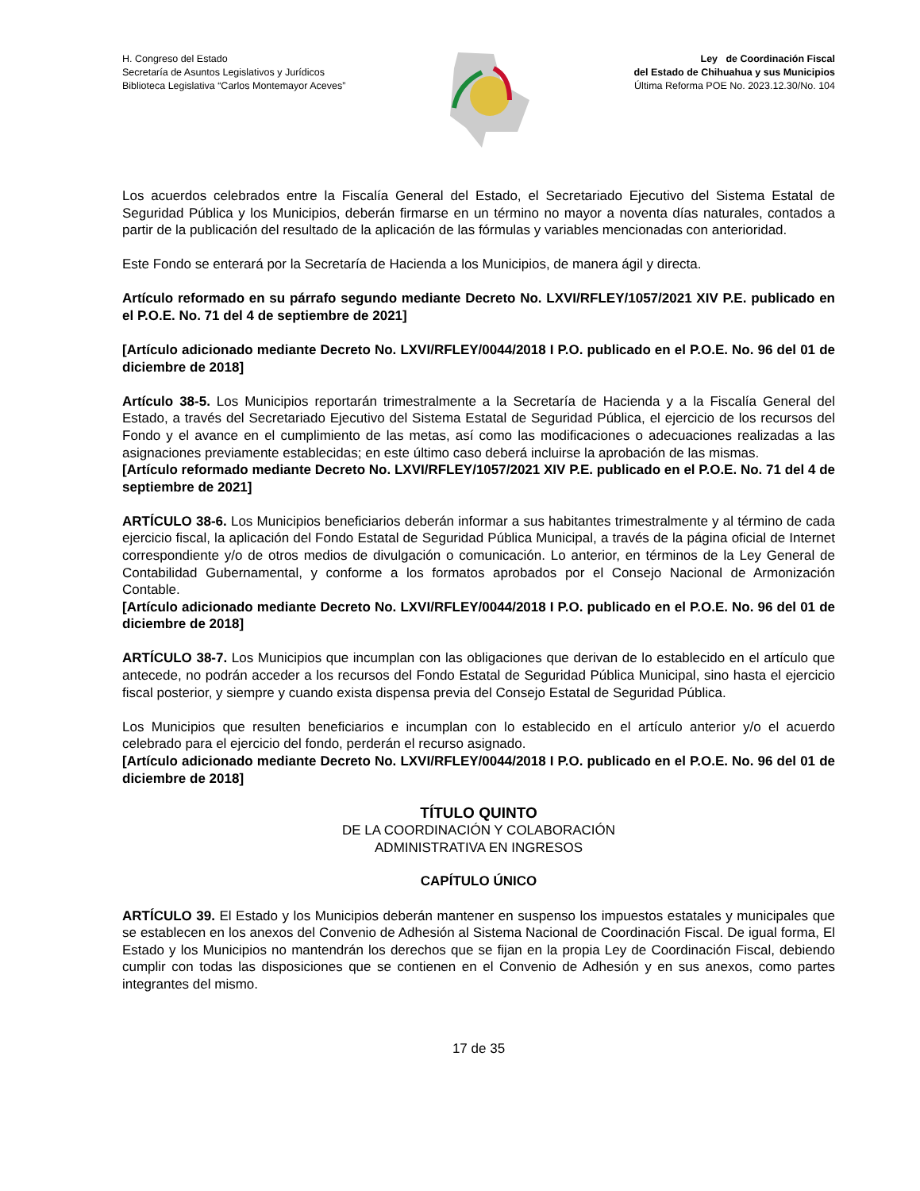H. Congreso del Estado
Secretaría de Asuntos Legislativos y Jurídicos
Biblioteca Legislativa “Carlos Montemayor Aceves”
Ley de Coordinación Fiscal
del Estado de Chihuahua y sus Municipios
Última Reforma POE No. 2023.12.30/No. 104
Los acuerdos celebrados entre la Fiscalía General del Estado, el Secretariado Ejecutivo del Sistema Estatal de Seguridad Pública y los Municipios, deberán firmarse en un término no mayor a noventa días naturales, contados a partir de la publicación del resultado de la aplicación de las fórmulas y variables mencionadas con anterioridad.
Este Fondo se enterará por la Secretaría de Hacienda a los Municipios, de manera ágil y directa.
Artículo reformado en su párrafo segundo mediante Decreto No. LXVI/RFLEY/1057/2021 XIV P.E. publicado en el P.O.E. No. 71 del 4 de septiembre de 2021]
[Artículo adicionado mediante Decreto No. LXVI/RFLEY/0044/2018 I P.O. publicado en el P.O.E. No. 96 del 01 de diciembre de 2018]
Artículo 38-5. Los Municipios reportarán trimestralmente a la Secretaría de Hacienda y a la Fiscalía General del Estado, a través del Secretariado Ejecutivo del Sistema Estatal de Seguridad Pública, el ejercicio de los recursos del Fondo y el avance en el cumplimiento de las metas, así como las modificaciones o adecuaciones realizadas a las asignaciones previamente establecidas; en este último caso deberá incluirse la aprobación de las mismas.
[Artículo reformado mediante Decreto No. LXVI/RFLEY/1057/2021 XIV P.E. publicado en el P.O.E. No. 71 del 4 de septiembre de 2021]
ARTÍCULO 38-6. Los Municipios beneficiarios deberán informar a sus habitantes trimestralmente y al término de cada ejercicio fiscal, la aplicación del Fondo Estatal de Seguridad Pública Municipal, a través de la página oficial de Internet correspondiente y/o de otros medios de divulgación o comunicación. Lo anterior, en términos de la Ley General de Contabilidad Gubernamental, y conforme a los formatos aprobados por el Consejo Nacional de Armonización Contable.
[Artículo adicionado mediante Decreto No. LXVI/RFLEY/0044/2018 I P.O. publicado en el P.O.E. No. 96 del 01 de diciembre de 2018]
ARTÍCULO 38-7. Los Municipios que incumplan con las obligaciones que derivan de lo establecido en el artículo que antecede, no podrán acceder a los recursos del Fondo Estatal de Seguridad Pública Municipal, sino hasta el ejercicio fiscal posterior, y siempre y cuando exista dispensa previa del Consejo Estatal de Seguridad Pública.
Los Municipios que resulten beneficiarios e incumplan con lo establecido en el artículo anterior y/o el acuerdo celebrado para el ejercicio del fondo, perderán el recurso asignado.
[Artículo adicionado mediante Decreto No. LXVI/RFLEY/0044/2018 I P.O. publicado en el P.O.E. No. 96 del 01 de diciembre de 2018]
TÍTULO QUINTO
DE LA COORDINACIÓN Y COLABORACIÓN
ADMINISTRATIVA EN INGRESOS
CAPÍTULO ÚNICO
ARTÍCULO 39. El Estado y los Municipios deberán mantener en suspenso los impuestos estatales y municipales que se establecen en los anexos del Convenio de Adhesión al Sistema Nacional de Coordinación Fiscal. De igual forma, El Estado y los Municipios no mantendrán los derechos que se fijan en la propia Ley de Coordinación Fiscal, debiendo cumplir con todas las disposiciones que se contienen en el Convenio de Adhesión y en sus anexos, como partes integrantes del mismo.
17 de 35